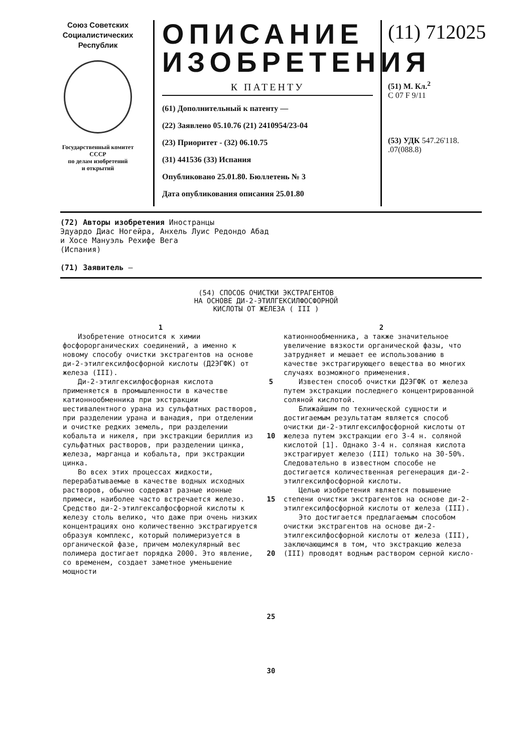Союз Советских
Социалистических
Республик
Государственный комитет
СССР
по делам изобретений
и открытий
ОПИСАНИЕ
ИЗОБРЕТЕНИЯ
К ПАТЕНТУ
(61) Дополнительный к патенту —
(22) Заявлено 05.10.76 (21) 2410954/23-04
(23) Приоритет - (32) 06.10.75
(31) 441536 (33) Испания
Опубликовано 25.01.80. Бюллетень № 3
Дата опубликования описания 25.01.80
(11) 712025
(51) М. Кл.<sup>2</sup>
C 07 F 9/11
(53) УДК 547.26'118.
.07(088.8)
(72) Авторы изобретения Иностранцы
Эдуардо Диас Ногейра, Анхель Луис Редондо Абад
и Хосе Мануэль Рехифе Вега
(Испания)
(71) Заявитель —
(54) СПОСОБ ОЧИСТКИ ЭКСТРАГЕНТОВ
НА ОСНОВЕ ДИ-2-ЭТИЛГЕКСИЛФОСФОРНОЙ
КИСЛОТЫ ОТ ЖЕЛЕЗА ( III )
1
Изобретение относится к химии фосфорорганических соединений, а именно к новому способу очистки экстрагентов на основе ди-2-этилгексилфосфорной кислоты (Д2ЭГФК) от железа (III).
Ди-2-этилгексилфосфорная кислота применяется в промышленности в качестве катионнообменника при экстракции шестивалентного урана из сульфатных растворов, при разделении урана и ванадия, при отделении и очистке редких земель, при разделении кобальта и никеля, при экстракции бериллия из сульфатных растворов, при разделении цинка, железа, марганца и кобальта, при экстракции цинка.
Во всех этих процессах жидкости, перерабатываемые в качестве водных исходных растворов, обычно содержат разные ионные примеси, наиболее часто встречается железо. Средство ди-2-этилгексалфосфорной кислоты к железу столь велико, что даже при очень низких концентрациях оно количественно экстрагируется образуя комплекс, который полимеризуется в органической фазе, причем молекулярный вес полимера достигает порядка 2000. Это явление, со временем, создает заметное уменьшение мощности
5
10
15
20
25
30
2
катионнообменника, а также значительное увеличение вязкости органической фазы, что затрудняет и мешает ее использованию в качестве экстрагирующего вещества во многих случаях возможного применения.
Известен способ очистки Д2ЭГФК от железа путем экстракции последнего концентрированной соляной кислотой.
Ближайшим по технической сущности и достигаемым результатам является способ очистки ди-2-этилгексилфосфорной кислоты от железа путем экстракции его 3-4 н. соляной кислотой [1]. Однако 3-4 н. соляная кислота экстрагирует железо (III) только на 30-50%. Следовательно в известном способе не достигается количественная регенерация ди-2-этилгексилфосфорной кислоты.
Целью изобретения является повышение степени очистки экстрагентов на основе ди-2-этилгексилфосфорной кислоты от железа (III).
Это достигается предлагаемым способом очистки экстрагентов на основе ди-2-этилгексилфосфорной кислоты от железа (III), заключающимся в том, что экстракцию железа (III) проводят водным раствором серной кисло-